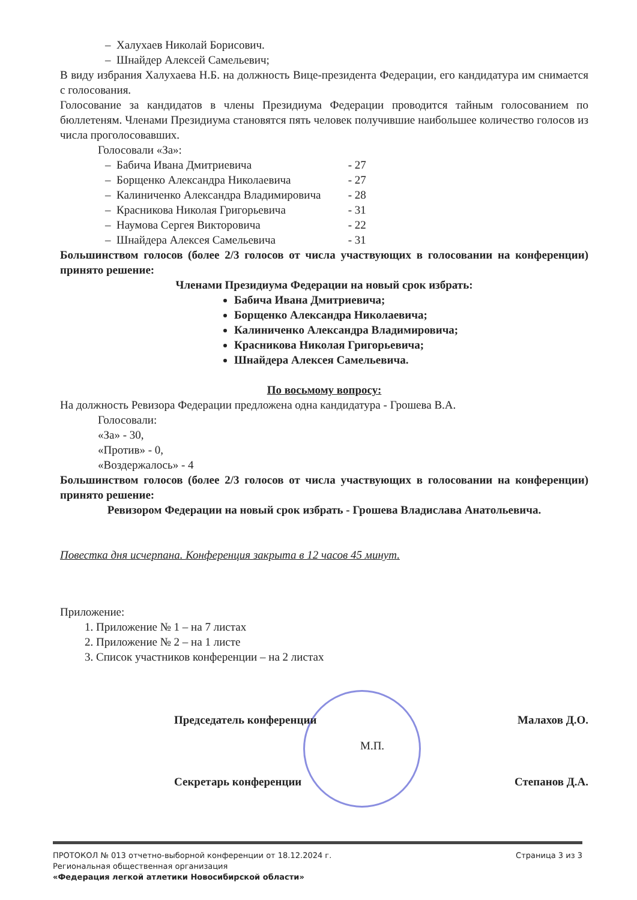– Халухаев Николай Борисович.
– Шнайдер Алексей Самельевич;
В виду избрания Халухаева Н.Б. на должность Вице-президента Федерации, его кандидатура им снимается с голосования.
Голосование за кандидатов в члены Президиума Федерации проводится тайным голосованием по бюллетеням. Членами Президиума становятся пять человек получившие наибольшее количество голосов из числа проголосовавших.
Голосовали «За»:
– Бабича Ивана Дмитриевича - 27
– Борщенко Александра Николаевича - 27
– Калиниченко Александра Владимировича - 28
– Красникова Николая Григорьевича - 31
– Наумова Сергея Викторовича - 22
– Шнайдера Алексея Самельевича - 31
Большинством голосов (более 2/3 голосов от числа участвующих в голосовании на конференции) принято решение:
Членами Президиума Федерации на новый срок избрать:
Бабича Ивана Дмитриевича;
Борщенко Александра Николаевича;
Калиниченко Александра Владимировича;
Красникова Николая Григорьевича;
Шнайдера Алексея Самельевича.
По восьмому вопросу:
На должность Ревизора Федерации предложена одна кандидатура - Грошева В.А.
Голосовали:
«За» - 30,
«Против» - 0,
«Воздержалось» - 4
Большинством голосов (более 2/3 голосов от числа участвующих в голосовании на конференции) принято решение:
Ревизором Федерации на новый срок избрать - Грошева Владислава Анатольевича.
Повестка дня исчерпана. Конференция закрыта в 12 часов 45 минут.
Приложение:
1. Приложение № 1 – на 7 листах
2. Приложение № 2 – на 1 листе
3. Список участников конференции – на 2 листах
Председатель конференции Малахов Д.О.
М.П.
Секретарь конференции Степанов Д.А.
ПРОТОКОЛ № 013 отчетно-выборной конференции от 18.12.2024 г. Страница 3 из 3
Региональная общественная организация
«Федерация легкой атлетики Новосибирской области»